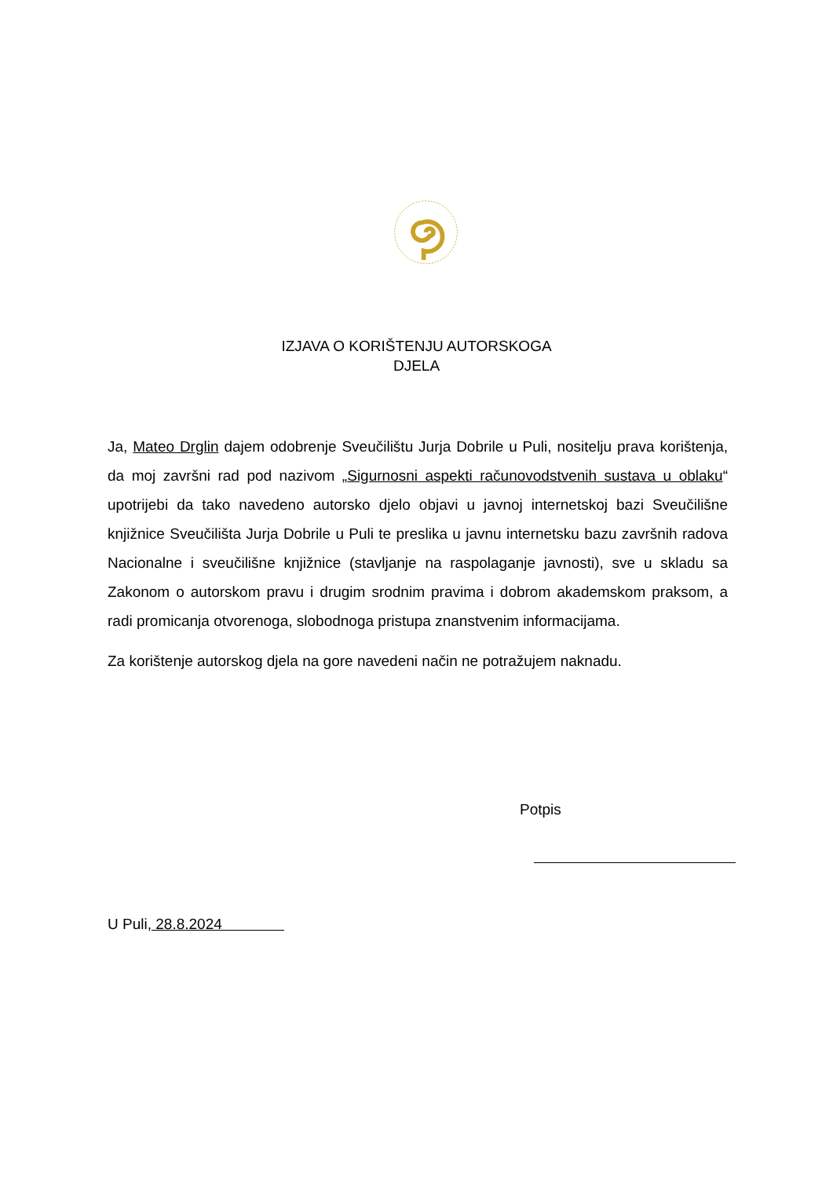IZJAVA O KORIŠTENJU AUTORSKOGA
DJELA
Ja, Mateo Drglin dajem odobrenje Sveučilištu Jurja Dobrile u Puli, nositelju prava korištenja, da moj završni rad pod nazivom „Sigurnosni aspekti računovodstvenih sustava u oblaku“ upotrijebi da tako navedeno autorsko djelo objavi u javnoj internetskoj bazi Sveučilišne knjižnice Sveučilišta Jurja Dobrile u Puli te preslika u javnu internetsku bazu završnih radova Nacionalne i sveučilišne knjižnice (stavljanje na raspolaganje javnosti), sve u skladu sa Zakonom o autorskom pravu i drugim srodnim pravima i dobrom akademskom praksom, a radi promicanja otvorenoga, slobodnoga pristupa znanstvenim informacijama.
Za korištenje autorskog djela na gore navedeni način ne potražujem naknadu.
Potpis
U Puli, 28.8.2024